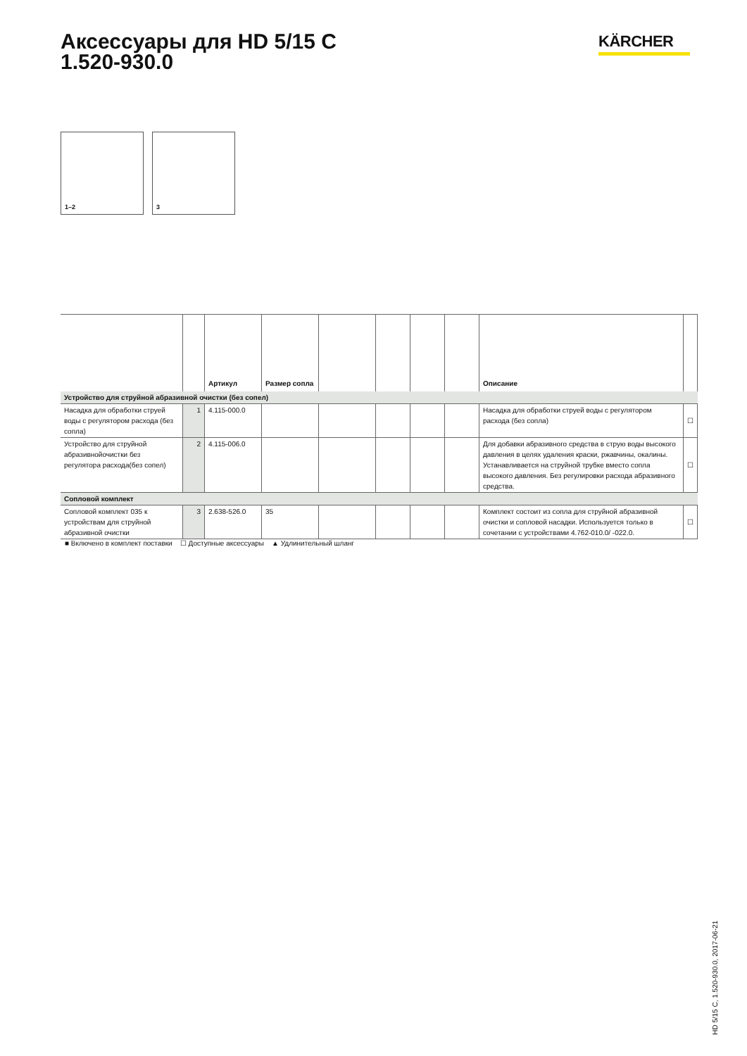Аксессуары для HD 5/15 C
1.520-930.0
KÄRCHER
1–2
3
| | | Артикул | Размер сопла | | | | | Описание | |
| --- | --- | --- | --- | --- | --- | --- | --- | --- | --- |
| Устройство для струйной абразивной очистки (без сопел) | | | | | | | | | |
| Насадка для обработки струей воды с регулятором расхода (без сопла) | 1 | 4.115-000.0 | | | | | | Насадка для обработки струей воды с регулятором расхода (без сопла) | ☐ |
| Устройство для струйной абразивнойочистки без регулятора расхода(без сопел) | 2 | 4.115-006.0 | | | | | | Для добавки абразивного средства в струю воды высокого давления в целях удаления краски, ржавчины, окалины. Устанавливается на струйной трубке вместо сопла высокого давления. Без регулировки расхода абразивного средства. | ☐ |
| Сопловой комплект | | | | | | | | | |
| Сопловой комплект 035 к устройствам для струйной абразивной очистки | 3 | 2.638-526.0 | 35 | | | | | Комплект состоит из сопла для струйной абразивной очистки и сопловой насадки. Используется только в сочетании с устройствами 4.762-010.0/ -022.0. | ☐ |
■ Включено в комплект поставки ☐ Доступные аксессуары ▲ Удлинительный шланг
HD 5/15 C, 1.520-930.0, 2017-06-21